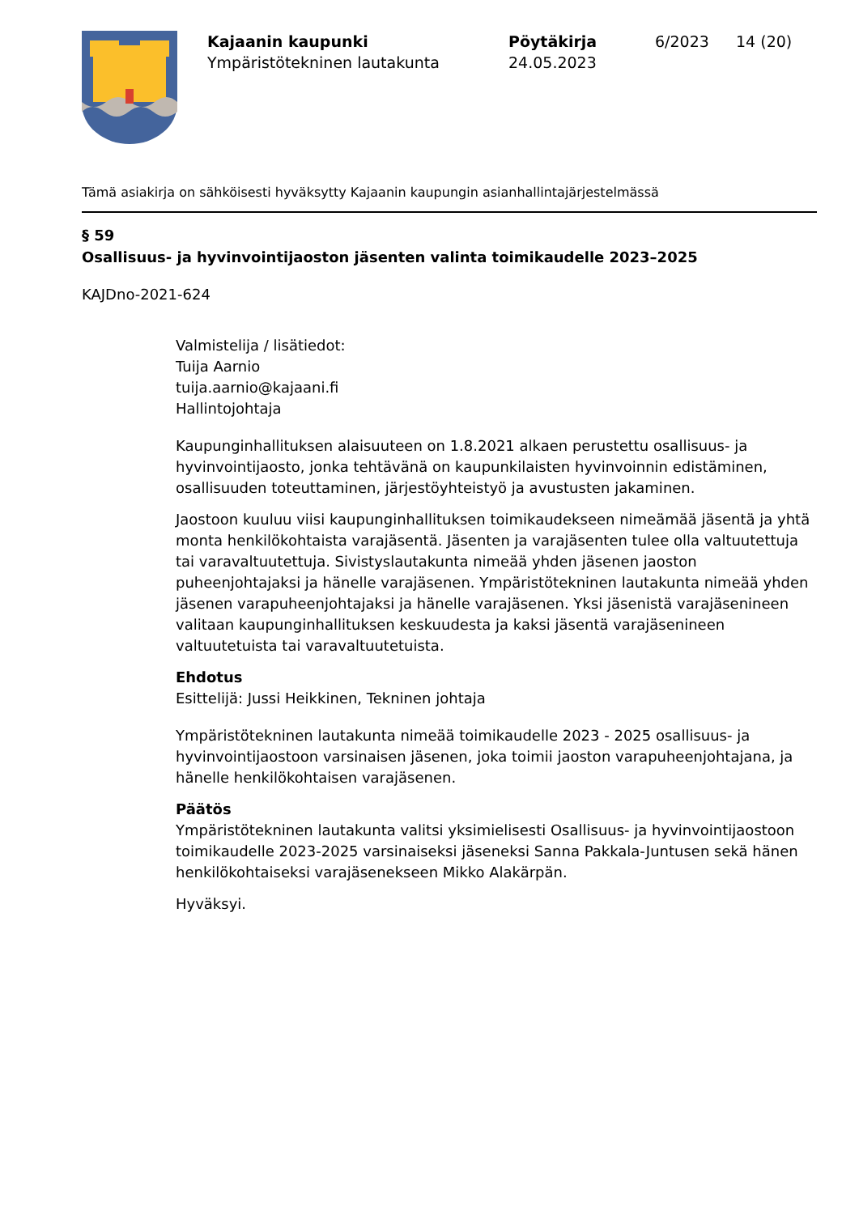Kajaanin kaupunki
Ympäristötekninen lautakunta
Pöytäkirja
24.05.2023
6/2023 14 (20)
Tämä asiakirja on sähköisesti hyväksytty Kajaanin kaupungin asianhallintajärjestelmässä
§ 59
Osallisuus- ja hyvinvointijaoston jäsenten valinta toimikaudelle 2023–2025
KAJDno-2021-624
Valmistelija / lisätiedot:
Tuija Aarnio
tuija.aarnio@kajaani.fi
Hallintojohtaja
Kaupunginhallituksen alaisuuteen on 1.8.2021 alkaen perustettu osallisuus- ja hyvinvointijaosto, jonka tehtävänä on kaupunkilaisten hyvinvoinnin edistäminen, osallisuuden toteuttaminen, järjestöyhteistyö ja avustusten jakaminen.
Jaostoon kuuluu viisi kaupunginhallituksen toimikaudekseen nimeämää jäsentä ja yhtä monta henkilökohtaista varajäsentä. Jäsenten ja varajäsenten tulee olla valtuutettuja tai varavaltuutettuja. Sivistyslautakunta nimeää yhden jäsenen jaoston puheenjohtajaksi ja hänelle varajäsenen. Ympäristötekninen lautakunta nimeää yhden jäsenen varapuheenjohtajaksi ja hänelle varajäsenen. Yksi jäsenistä varajäsenineen valitaan kaupunginhallituksen keskuudesta ja kaksi jäsentä varajäsenineen valtuutetuista tai varavaltuutetuista.
Ehdotus
Esittelijä: Jussi Heikkinen, Tekninen johtaja
Ympäristötekninen lautakunta nimeää toimikaudelle 2023 - 2025 osallisuus- ja hyvinvointijaostoon varsinaisen jäsenen, joka toimii jaoston varapuheenjohtajana, ja hänelle henkilökohtaisen varajäsenen.
Päätös
Ympäristötekninen lautakunta valitsi yksimielisesti Osallisuus- ja hyvinvointijaostoon toimikaudelle 2023-2025 varsinaiseksi jäseneksi Sanna Pakkala-Juntusen sekä hänen henkilökohtaiseksi varajäsenekseen Mikko Alakärpän.
Hyväksyi.